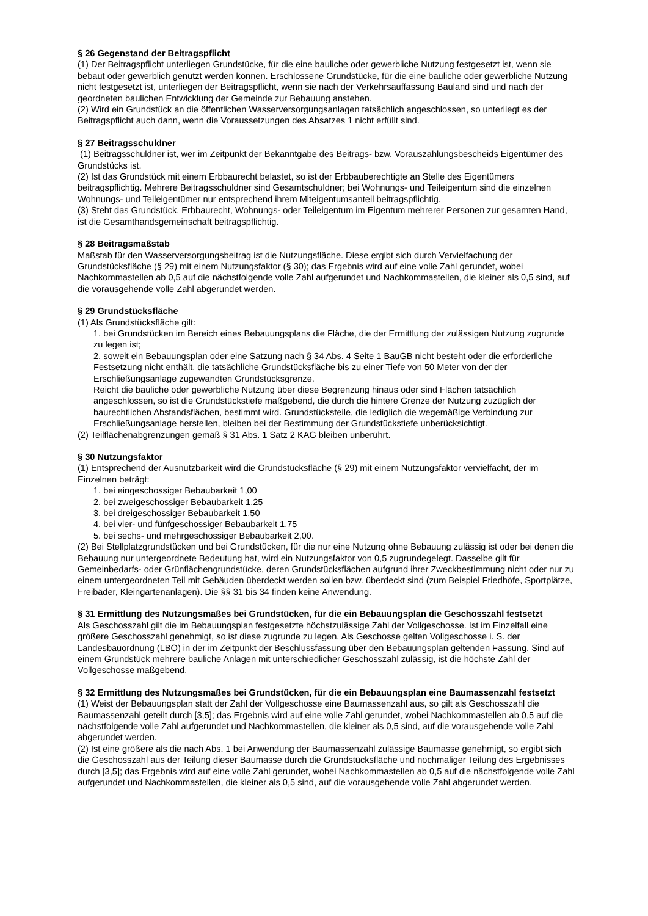§ 26 Gegenstand der Beitragspflicht
(1) Der Beitragspflicht unterliegen Grundstücke, für die eine bauliche oder gewerbliche Nutzung festgesetzt ist, wenn sie bebaut oder gewerblich genutzt werden können. Erschlossene Grundstücke, für die eine bauliche oder gewerbliche Nutzung nicht festgesetzt ist, unterliegen der Beitragspflicht, wenn sie nach der Verkehrsauffassung Bauland sind und nach der geordneten baulichen Entwicklung der Gemeinde zur Bebauung anstehen.
(2) Wird ein Grundstück an die öffentlichen Wasserversorgungsanlagen tatsächlich angeschlossen, so unterliegt es der Beitragspflicht auch dann, wenn die Voraussetzungen des Absatzes 1 nicht erfüllt sind.
§ 27 Beitragsschuldner
(1) Beitragsschuldner ist, wer im Zeitpunkt der Bekanntgabe des Beitrags- bzw. Vorauszahlungsbescheids Eigentümer des Grundstücks ist.
(2) Ist das Grundstück mit einem Erbbaurecht belastet, so ist der Erbbauberechtigte an Stelle des Eigentümers beitragspflichtig. Mehrere Beitragsschuldner sind Gesamtschuldner; bei Wohnungs- und Teileigentum sind die einzelnen Wohnungs- und Teileigentümer nur entsprechend ihrem Miteigentumsanteil beitragspflichtig.
(3) Steht das Grundstück, Erbbaurecht, Wohnungs- oder Teileigentum im Eigentum mehrerer Personen zur gesamten Hand, ist die Gesamthandsgemeinschaft beitragspflichtig.
§ 28 Beitragsmaßstab
Maßstab für den Wasserversorgungsbeitrag ist die Nutzungsfläche. Diese ergibt sich durch Vervielfachung der Grundstücksfläche (§ 29) mit einem Nutzungsfaktor (§ 30); das Ergebnis wird auf eine volle Zahl gerundet, wobei Nachkommastellen ab 0,5 auf die nächstfolgende volle Zahl aufgerundet und Nachkommastellen, die kleiner als 0,5 sind, auf die vorausgehende volle Zahl abgerundet werden.
§ 29 Grundstücksfläche
(1) Als Grundstücksfläche gilt:
1. bei Grundstücken im Bereich eines Bebauungsplans die Fläche, die der Ermittlung der zulässigen Nutzung zugrunde zu legen ist;
2. soweit ein Bebauungsplan oder eine Satzung nach § 34 Abs. 4 Seite 1 BauGB nicht besteht oder die erforderliche Festsetzung nicht enthält, die tatsächliche Grundstücksfläche bis zu einer Tiefe von 50 Meter von der der Erschließungsanlage zugewandten Grundstücksgrenze.
Reicht die bauliche oder gewerbliche Nutzung über diese Begrenzung hinaus oder sind Flächen tatsächlich angeschlossen, so ist die Grundstückstiefe maßgebend, die durch die hintere Grenze der Nutzung zuzüglich der baurechtlichen Abstandsflächen, bestimmt wird. Grundstücksteile, die lediglich die wegemäßige Verbindung zur Erschließungsanlage herstellen, bleiben bei der Bestimmung der Grundstückstiefe unberücksichtigt.
(2) Teilflächenabgrenzungen gemäß § 31 Abs. 1 Satz 2 KAG bleiben unberührt.
§ 30 Nutzungsfaktor
(1) Entsprechend der Ausnutzbarkeit wird die Grundstücksfläche (§ 29) mit einem Nutzungsfaktor vervielfacht, der im Einzelnen beträgt:
1. bei eingeschossiger Bebaubarkeit 1,00
2. bei zweigeschossiger Bebaubarkeit 1,25
3. bei dreigeschossiger Bebaubarkeit 1,50
4. bei vier- und fünfgeschossiger Bebaubarkeit 1,75
5. bei sechs- und mehrgeschossiger Bebaubarkeit 2,00.
(2) Bei Stellplatzgrundstücken und bei Grundstücken, für die nur eine Nutzung ohne Bebauung zulässig ist oder bei denen die Bebauung nur untergeordnete Bedeutung hat, wird ein Nutzungsfaktor von 0,5 zugrundegelegt. Dasselbe gilt für Gemeinbedarfs- oder Grünflächengrundstücke, deren Grundstücksflächen aufgrund ihrer Zweckbestimmung nicht oder nur zu einem untergeordneten Teil mit Gebäuden überdeckt werden sollen bzw. überdeckt sind (zum Beispiel Friedhöfe, Sportplätze, Freibäder, Kleingartenanlagen). Die §§ 31 bis 34 finden keine Anwendung.
§ 31 Ermittlung des Nutzungsmaßes bei Grundstücken, für die ein Bebauungsplan die Geschosszahl festsetzt
Als Geschosszahl gilt die im Bebauungsplan festgesetzte höchstzulässige Zahl der Vollgeschosse. Ist im Einzelfall eine größere Geschosszahl genehmigt, so ist diese zugrunde zu legen. Als Geschosse gelten Vollgeschosse i. S. der Landesbauordnung (LBO) in der im Zeitpunkt der Beschlussfassung über den Bebauungsplan geltenden Fassung. Sind auf einem Grundstück mehrere bauliche Anlagen mit unterschiedlicher Geschosszahl zulässig, ist die höchste Zahl der Vollgeschosse maßgebend.
§ 32 Ermittlung des Nutzungsmaßes bei Grundstücken, für die ein Bebauungsplan eine Baumassenzahl festsetzt
(1) Weist der Bebauungsplan statt der Zahl der Vollgeschosse eine Baumassenzahl aus, so gilt als Geschosszahl die Baumassenzahl geteilt durch [3,5]; das Ergebnis wird auf eine volle Zahl gerundet, wobei Nachkommastellen ab 0,5 auf die nächstfolgende volle Zahl aufgerundet und Nachkommastellen, die kleiner als 0,5 sind, auf die vorausgehende volle Zahl abgerundet werden.
(2) Ist eine größere als die nach Abs. 1 bei Anwendung der Baumassenzahl zulässige Baumasse genehmigt, so ergibt sich die Geschosszahl aus der Teilung dieser Baumasse durch die Grundstücksfläche und nochmaliger Teilung des Ergebnisses durch [3,5]; das Ergebnis wird auf eine volle Zahl gerundet, wobei Nachkommastellen ab 0,5 auf die nächstfolgende volle Zahl aufgerundet und Nachkommastellen, die kleiner als 0,5 sind, auf die vorausgehende volle Zahl abgerundet werden.